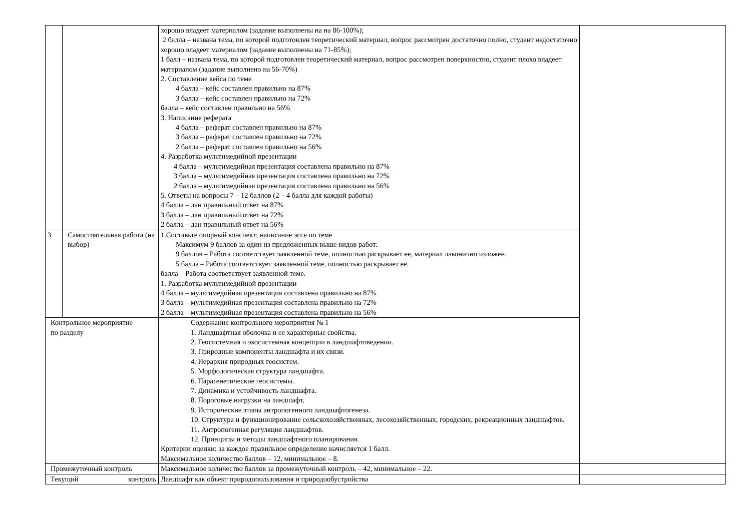| | | хорошо владеет материалом (задание выполнены на на 86-100%); 2 балла – названа тема, по которой подготовлен теоретический материал, вопрос рассмотрен достаточно полно, студент недостаточно хорошо владеет материалом (задание выполнены на 71-85%); 1 балл – названа тема, по которой подготовлен теоретический материал, вопрос рассмотрен поверхностно, студент плохо владеет материалом (задание выполнено на 56-70%) 2. Составление кейса по теме 4 балла – кейс составлен правильно на 87% 3 балла – кейс составлен правильно на 72% балла – кейс составлен правильно на 56% 3. Написание реферата 4 балла – реферат составлен правильно на 87% 3 балла – реферат составлен правильно на 72% 2 балла – реферат составлен правильно на 56% 4. Разработка мультимедийной презентации 4 балла – мультимедийная презентация составлена правильно на 87% 3 балла – мультимедийная презентация составлена правильно на 72% 2 балла – мультимедийная презентация составлена правильно на 56% 5. Ответы на вопросы 7 – 12 баллов (2 – 4 балла для каждой работы) 4 балла – дан правильный ответ на 87% 3 балла – дан правильный ответ на 72% 2 балла – дан правильный ответ на 56% | |
| 3 | Самостоятельная работа (на выбор) | 1.Составьте опорный конспект; написание эссе по теме Максимум 9 баллов за один из предложенных выше видов работ: 9 баллов – Работа соответствует заявленной теме, полностью раскрывает ее, материал лаконично изложен. 5 балла – Работа соответствует заявленной теме, полностью раскрывает ее. балла – Работа соответствует заявленной теме. 1. Разработка мультимедийной презентации 4 балла – мультимедийная презентация составлена правильно на 87% 3 балла – мультимедийная презентация составлена правильно на 72% 2 балла – мультимедийная презентация составлена правильно на 56% | |
| Контрольное мероприятие по разделу | | Содержание контрольного мероприятия № 1 1. Ландшафтная оболочка и ее характерные свойства. 2. Геосистемная и экосистемная концепции в ландшафтоведении. 3. Природные компоненты ландшафта и их связи. 4. Иерархия природных геосистем. 5. Морфологическая структура ландшафта. 6. Парагенетические геосистемы. 7. Динамика и устойчивость ландшафта. 8. Пороговые нагрузки на ландшафт. 9. Исторические этапы антропогенного ландшафтогенеза. 10. Структура и функционирование сельскохозяйственных, лесохозяйственных, городских, рекреационных ландшафтов. 11. Антропогенная регуляция ландшафтов. 12. Принципы и методы ландшафтного планирования. Критерии оценки: за каждое правильное определение начисляется 1 балл. Максимальное количество баллов – 12, минимальное – 8. | |
| Промежуточный контроль | | Максимальное количество баллов за промежуточный контроль – 42, минимальное – 22. | |
| Текущий контроль | | Ландшафт как объект природопользования и природообустройства | |